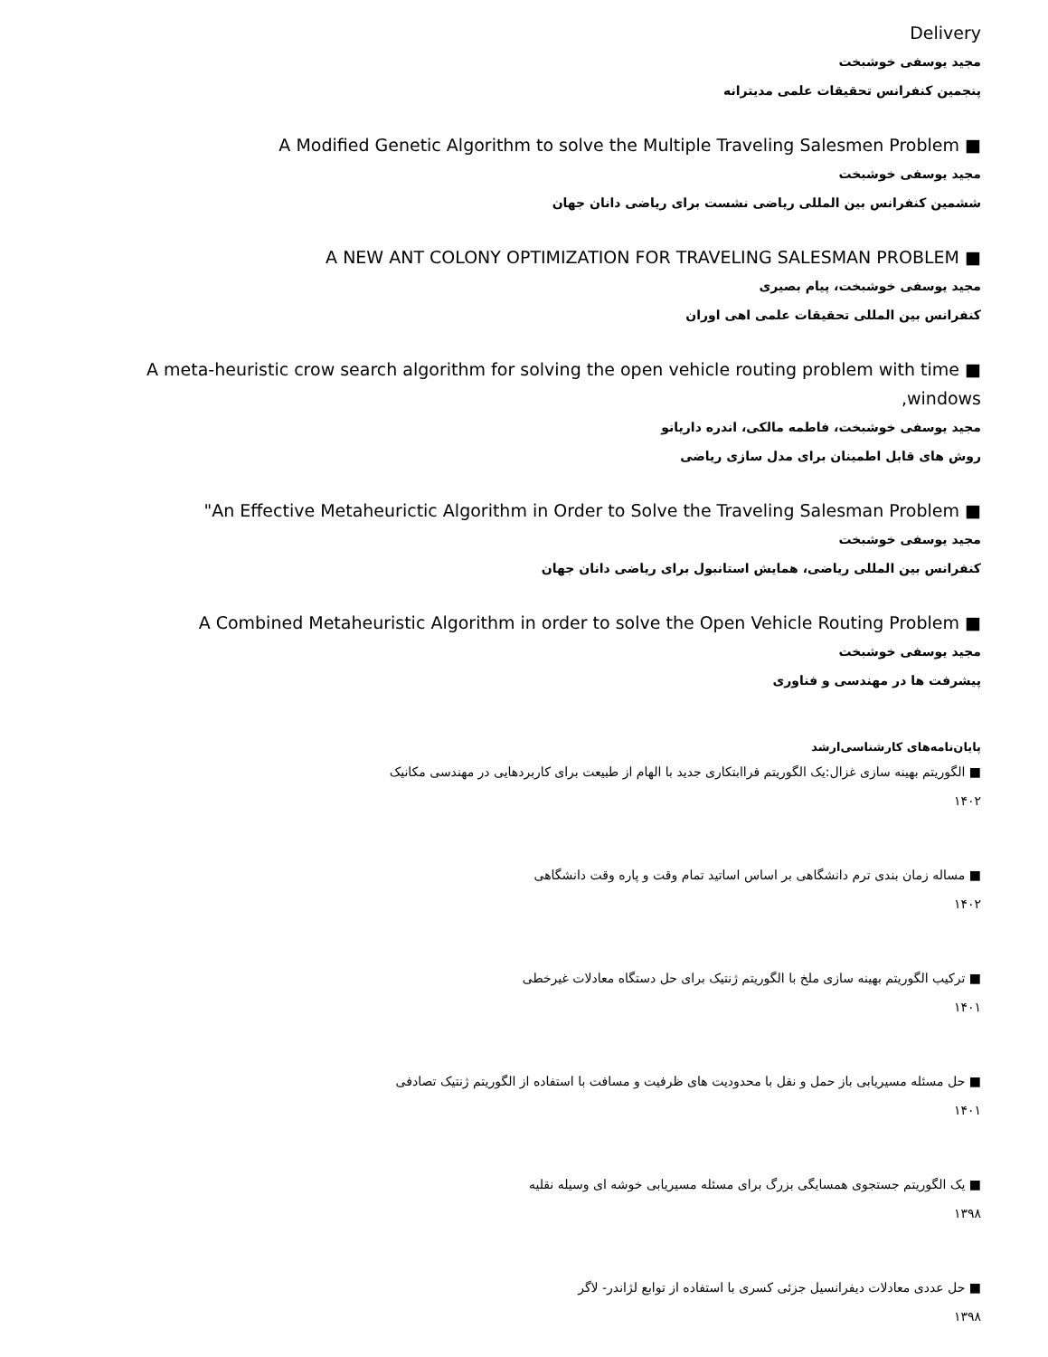Delivery
مجید یوسفی خوشبخت
پنجمین کنفرانس تحقیقات علمی مدیترانه
■ A Modified Genetic Algorithm to solve the Multiple Traveling Salesmen Problem
مجید یوسفی خوشبخت
ششمین کنفرانس بین المللی ریاضی نشست برای ریاضی دانان جهان
■ A NEW ANT COLONY OPTIMIZATION FOR TRAVELING SALESMAN PROBLEM
مجید یوسفی خوشبخت، پیام بصیری
کنفرانس بین المللی تحقیقات علمی اهی اوران
■ A meta-heuristic crow search algorithm for solving the open vehicle routing problem with time windows,
مجید یوسفی خوشبخت، فاطمه مالکی، اندره داریانو
روش های قابل اطمینان برای مدل سازی ریاضی
■ An Effective Metaheurictic Algorithm in Order to Solve the Traveling Salesman Problem"
مجید یوسفی خوشبخت
کنفرانس بین المللی ریاضی، همایش استانبول برای ریاضی دانان جهان
■ A Combined Metaheuristic Algorithm in order to solve the Open Vehicle Routing Problem
مجید یوسفی خوشبخت
پیشرفت ها در مهندسی و فناوری
پایان‌نامه‌های کارشناسی‌ارشد
■ الگوریتم بهینه سازی غزال:یک الگوریتم فراابتکاری جدید با الهام از طبیعت برای کاربردهایی در مهندسی مکانیک
۱۴۰۲
■ مساله زمان بندی ترم دانشگاهی بر اساس اساتید تمام وقت و پاره وقت دانشگاهی
۱۴۰۲
■ ترکیب الگوریتم بهینه سازی ملخ با الگوریتم ژنتیک برای حل دستگاه معادلات غیرخطی
۱۴۰۱
■ حل مسئله مسیریابی باز حمل و نقل با محدودیت های ظرفیت و مسافت با استفاده از الگوریتم ژنتیک تصادفی
۱۴۰۱
■ یک الگوریتم جستجوی همسایگی بزرگ برای مسئله مسیریابی خوشه ای وسیله نقلیه
۱۳۹۸
■ حل عددی معادلات دیفرانسیل جزئی کسری با استفاده از توابع لژاندر- لاگر
۱۳۹۸